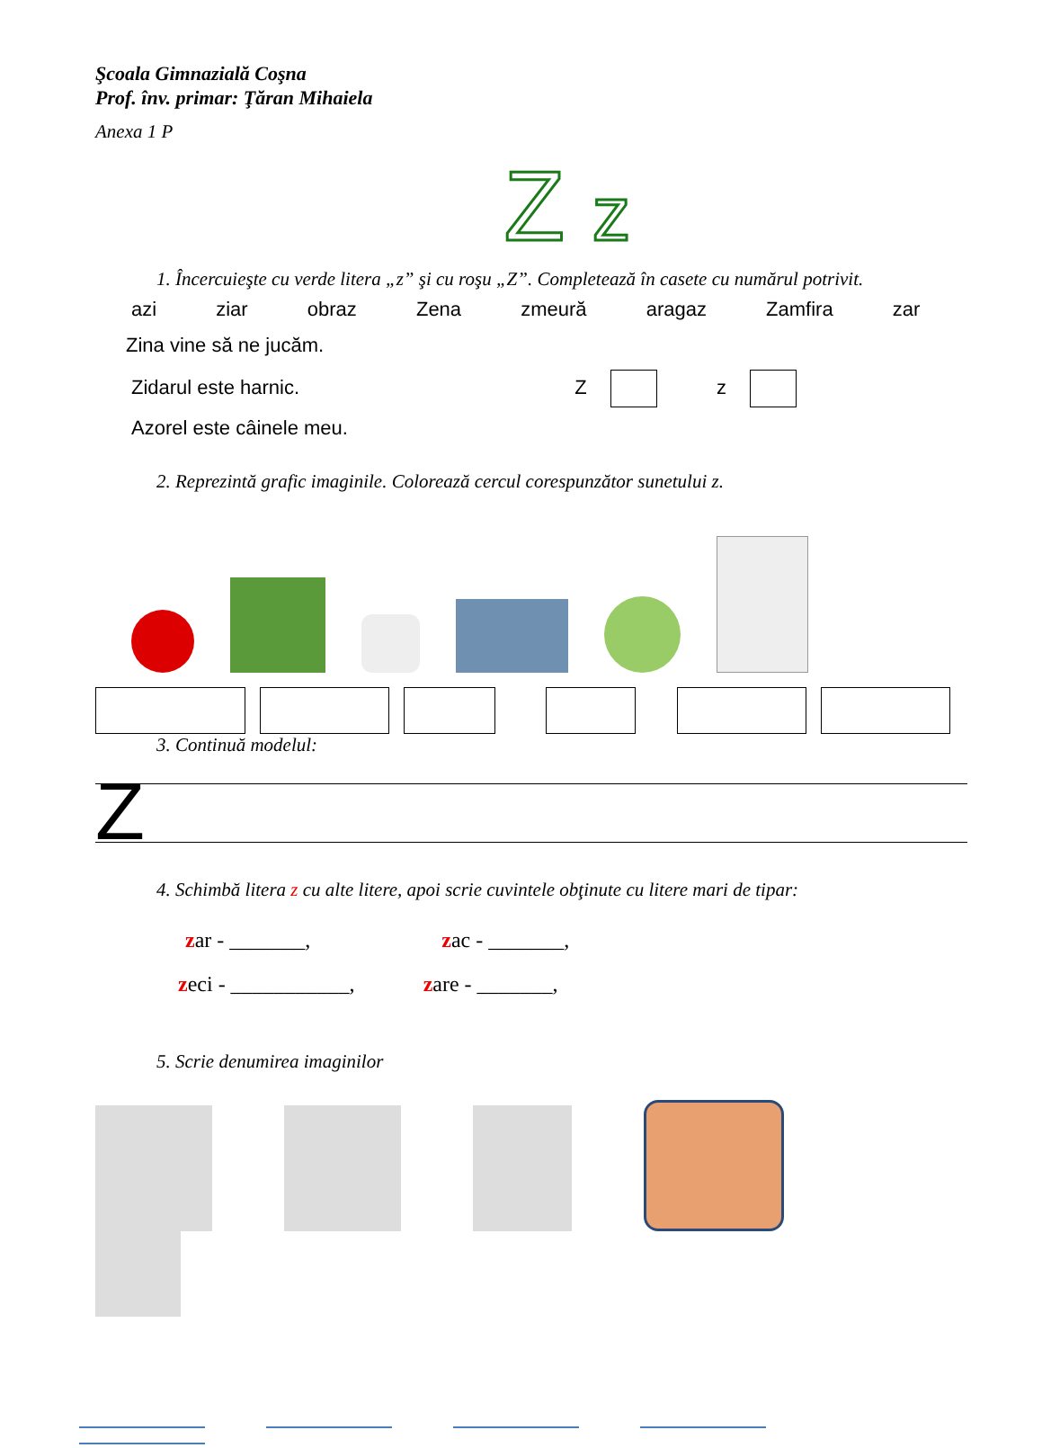Şcoala Gimnazială Coşna
Prof. înv. primar: Ţăran Mihaiela
Anexa 1 P
Z z
1. Încercuieşte cu verde litera „z” şi cu roşu „Z”. Completează în casete cu numărul potrivit.
azi ziar obraz Zena zmeură aragaz Zamfira zar
Zina vine să ne jucăm.
Zidarul este harnic. Z z
Azorel este câinele meu.
2. Reprezintă grafic imaginile. Colorează cercul corespunzător sunetului z.
3. Continuă modelul:
Z
4. Schimbă litera z cu alte litere, apoi scrie cuvintele obţinute cu litere mari de tipar:
zar - _______, zac - _______,
zeci - ___________, zare - _______,
5. Scrie denumirea imaginilor